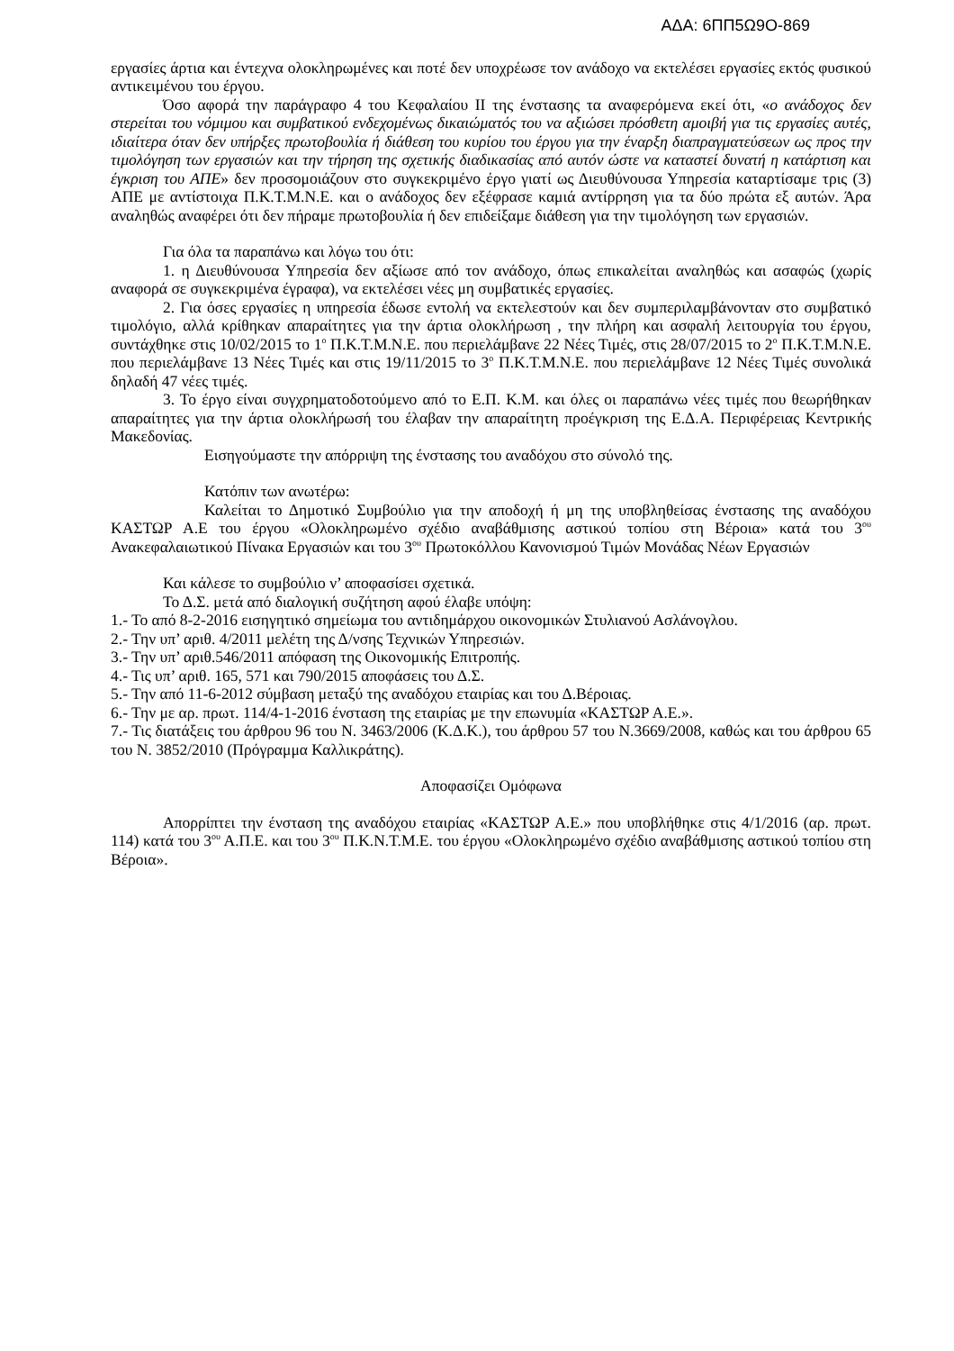ΑΔΑ: 6ΠΠ5Ω9Ο-869
εργασίες άρτια και έντεχνα ολοκληρωμένες και ποτέ δεν υποχρέωσε τον ανάδοχο να εκτελέσει εργασίες εκτός φυσικού αντικειμένου του έργου.
Όσο αφορά την παράγραφο 4 του Κεφαλαίου ΙΙ της ένστασης τα αναφερόμενα εκεί ότι, «ο ανάδοχος δεν στερείται του νόμιμου και συμβατικού ενδεχομένως δικαιώματός του να αξιώσει πρόσθετη αμοιβή για τις εργασίες αυτές, ιδιαίτερα όταν δεν υπήρξες πρωτοβουλία ή διάθεση του κυρίου του έργου για την έναρξη διαπραγματεύσεων ως προς την τιμολόγηση των εργασιών και την τήρηση της σχετικής διαδικασίας από αυτόν ώστε να καταστεί δυνατή η κατάρτιση και έγκριση του ΑΠΕ» δεν προσομοιάζουν στο συγκεκριμένο έργο γιατί ως Διευθύνουσα Υπηρεσία καταρτίσαμε τρις (3) ΑΠΕ με αντίστοιχα Π.Κ.Τ.Μ.Ν.Ε. και ο ανάδοχος δεν εξέφρασε καμιά αντίρρηση για τα δύο πρώτα εξ αυτών. Άρα αναληθώς αναφέρει ότι δεν πήραμε πρωτοβουλία ή δεν επιδείξαμε διάθεση για την τιμολόγηση των εργασιών.
Για όλα τα παραπάνω και λόγω του ότι:
1. η Διευθύνουσα Υπηρεσία δεν αξίωσε από τον ανάδοχο, όπως επικαλείται αναληθώς και ασαφώς (χωρίς αναφορά σε συγκεκριμένα έγραφα), να εκτελέσει νέες μη συμβατικές εργασίες.
2. Για όσες εργασίες η υπηρεσία έδωσε εντολή να εκτελεστούν και δεν συμπεριλαμβάνονταν στο συμβατικό τιμολόγιο, αλλά κρίθηκαν απαραίτητες για την άρτια ολοκλήρωση , την πλήρη και ασφαλή λειτουργία του έργου, συντάχθηκε στις 10/02/2015 το 1<sup>ο</sup> Π.Κ.Τ.Μ.Ν.Ε. που περιελάμβανε 22 Νέες Τιμές, στις 28/07/2015 το 2<sup>ο</sup> Π.Κ.Τ.Μ.Ν.Ε. που περιελάμβανε 13 Νέες Τιμές και στις 19/11/2015 το 3<sup>ο</sup> Π.Κ.Τ.Μ.Ν.Ε. που περιελάμβανε 12 Νέες Τιμές συνολικά δηλαδή 47 νέες τιμές.
3. Το έργο είναι συγχρηματοδοτούμενο από το Ε.Π. Κ.Μ. και όλες οι παραπάνω νέες τιμές που θεωρήθηκαν απαραίτητες για την άρτια ολοκλήρωσή του έλαβαν την απαραίτητη προέγκριση της Ε.Δ.Α. Περιφέρειας Κεντρικής Μακεδονίας.
Εισηγούμαστε την απόρριψη της ένστασης του αναδόχου στο σύνολό της.
Κατόπιν των ανωτέρω:
Καλείται το Δημοτικό Συμβούλιο για την αποδοχή ή μη της υποβληθείσας ένστασης της αναδόχου ΚΑΣΤΩΡ Α.Ε του έργου «Ολοκληρωμένο σχέδιο αναβάθμισης αστικού τοπίου στη Βέροια» κατά του 3<sup>ου</sup> Ανακεφαλαιωτικού Πίνακα Εργασιών και του 3<sup>ου</sup> Πρωτοκόλλου Κανονισμού Τιμών Μονάδας Νέων Εργασιών
Και κάλεσε το συμβούλιο ν’ αποφασίσει σχετικά.
Το Δ.Σ. μετά από διαλογική συζήτηση αφού έλαβε υπόψη:
1.- Το από 8-2-2016 εισηγητικό σημείωμα του αντιδημάρχου οικονομικών Στυλιανού Ασλάνογλου.
2.- Την υπ’ αριθ. 4/2011 μελέτη της Δ/νσης Τεχνικών Υπηρεσιών.
3.- Την υπ’ αριθ.546/2011 απόφαση της Οικονομικής Επιτροπής.
4.- Τις υπ’ αριθ. 165, 571 και 790/2015 αποφάσεις του Δ.Σ.
5.- Την από 11-6-2012 σύμβαση μεταξύ της αναδόχου εταιρίας και του Δ.Βέροιας.
6.- Την με αρ. πρωτ. 114/4-1-2016 ένσταση της εταιρίας με την επωνυμία «ΚΑΣΤΩΡ Α.Ε.».
7.- Τις διατάξεις του άρθρου 96 του Ν. 3463/2006 (Κ.Δ.Κ.), του άρθρου 57 του Ν.3669/2008, καθώς και του άρθρου 65 του Ν. 3852/2010 (Πρόγραμμα Καλλικράτης).
Αποφασίζει Ομόφωνα
Απορρίπτει την ένσταση της αναδόχου εταιρίας «ΚΑΣΤΩΡ Α.Ε.» που υποβλήθηκε στις 4/1/2016 (αρ. πρωτ. 114) κατά του 3<sup>ου</sup> Α.Π.Ε. και του 3<sup>ου</sup> Π.Κ.Ν.Τ.Μ.Ε. του έργου «Ολοκληρωμένο σχέδιο αναβάθμισης αστικού τοπίου στη Βέροια».